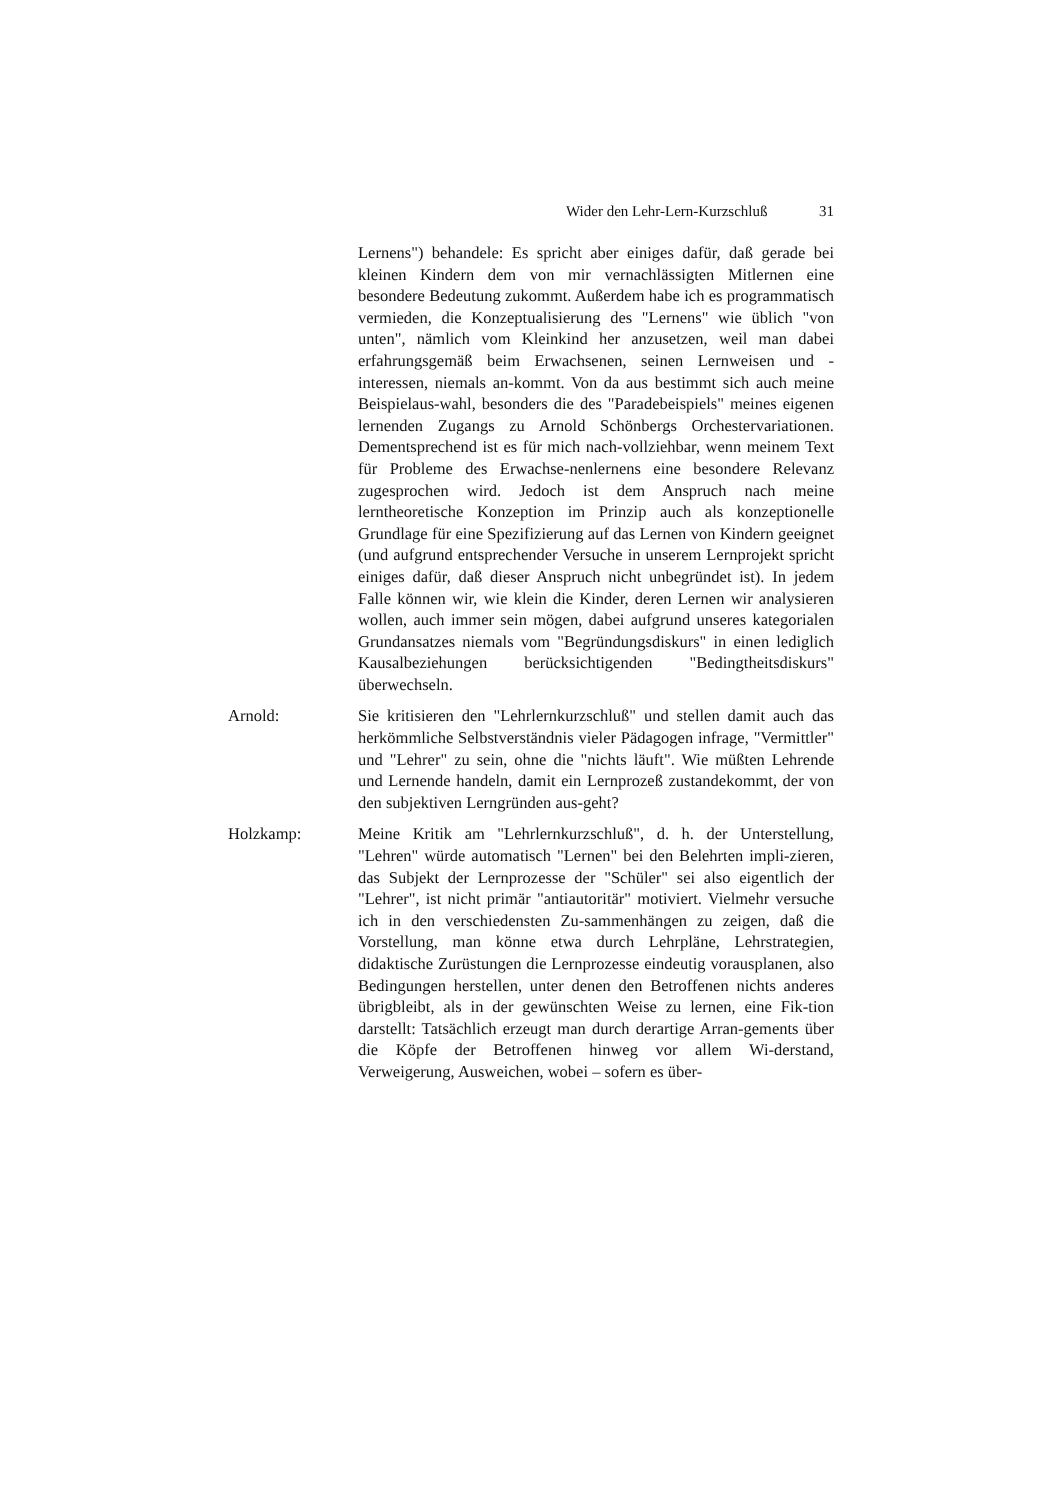Wider den Lehr-Lern-Kurzschluß 31
Lernens") behandele: Es spricht aber einiges dafür, daß gerade bei kleinen Kindern dem von mir vernachlässigten Mitlernen eine besondere Bedeutung zukommt. Außerdem habe ich es programmatisch vermieden, die Konzeptualisierung des "Lernens" wie üblich "von unten", nämlich vom Kleinkind her anzusetzen, weil man dabei erfahrungsgemäß beim Erwachsenen, seinen Lernweisen und -interessen, niemals an-kommt. Von da aus bestimmt sich auch meine Beispielaus-wahl, besonders die des "Paradebeispiels" meines eigenen lernenden Zugangs zu Arnold Schönbergs Orchestervariationen. Dementsprechend ist es für mich nach-vollziehbar, wenn meinem Text für Probleme des Erwachse-nenlernens eine besondere Relevanz zugesprochen wird. Jedoch ist dem Anspruch nach meine lerntheoretische Konzeption im Prinzip auch als konzeptionelle Grundlage für eine Spezifizierung auf das Lernen von Kindern geeignet (und aufgrund entsprechender Versuche in unserem Lernprojekt spricht einiges dafür, daß dieser Anspruch nicht unbegründet ist). In jedem Falle können wir, wie klein die Kinder, deren Lernen wir analysieren wollen, auch immer sein mögen, dabei aufgrund unseres kategorialen Grundansatzes niemals vom "Begründungsdiskurs" in einen lediglich Kausalbeziehungen berücksichtigenden "Bedingtheitsdiskurs" überwechseln.
Arnold: Sie kritisieren den "Lehrlernkurzschluß" und stellen damit auch das herkömmliche Selbstverständnis vieler Pädagogen infrage, "Vermittler" und "Lehrer" zu sein, ohne die "nichts läuft". Wie müßten Lehrende und Lernende handeln, damit ein Lernprozeß zustandekommt, der von den subjektiven Lerngründen aus-geht?
Holzkamp: Meine Kritik am "Lehrlernkurzschluß", d. h. der Unterstellung, "Lehren" würde automatisch "Lernen" bei den Belehrten impli-zieren, das Subjekt der Lernprozesse der "Schüler" sei also eigentlich der "Lehrer", ist nicht primär "antiautoritär" motiviert. Vielmehr versuche ich in den verschiedensten Zu-sammenhängen zu zeigen, daß die Vorstellung, man könne etwa durch Lehrpläne, Lehrstrategien, didaktische Zurüstungen die Lernprozesse eindeutig vorausplanen, also Bedingungen herstellen, unter denen den Betroffenen nichts anderes übrigbleibt, als in der gewünschten Weise zu lernen, eine Fik-tion darstellt: Tatsächlich erzeugt man durch derartige Arran-gements über die Köpfe der Betroffenen hinweg vor allem Wi-derstand, Verweigerung, Ausweichen, wobei – sofern es über-